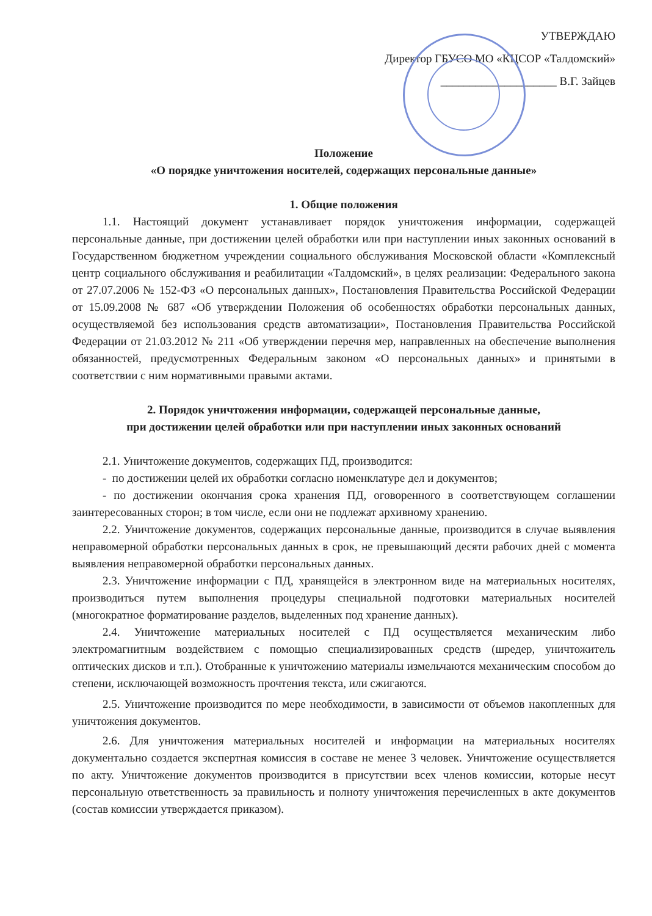УТВЕРЖДАЮ
Директор ГБУСО МО «КЦСОР «Талдомский»
____________________ В.Г. Зайцев
Положение
«О порядке уничтожения носителей, содержащих персональные данные»
1. Общие положения
1.1. Настоящий документ устанавливает порядок уничтожения информации, содержащей персональные данные, при достижении целей обработки или при наступлении иных законных оснований в Государственном бюджетном учреждении социального обслуживания Московской области «Комплексный центр социального обслуживания и реабилитации «Талдомский», в целях реализации: Федерального закона от 27.07.2006 № 152-ФЗ «О персональных данных», Постановления Правительства Российской Федерации от 15.09.2008 № 687 «Об утверждении Положения об особенностях обработки персональных данных, осуществляемой без использования средств автоматизации», Постановления Правительства Российской Федерации от 21.03.2012 № 211 «Об утверждении перечня мер, направленных на обеспечение выполнения обязанностей, предусмотренных Федеральным законом «О персональных данных» и принятыми в соответствии с ним нормативными правыми актами.
2. Порядок уничтожения информации, содержащей персональные данные,
при достижении целей обработки или при наступлении иных законных оснований
2.1. Уничтожение документов, содержащих ПД, производится:
- по достижении целей их обработки согласно номенклатуре дел и документов;
- по достижении окончания срока хранения ПД, оговоренного в соответствующем соглашении заинтересованных сторон; в том числе, если они не подлежат архивному хранению.
2.2. Уничтожение документов, содержащих персональные данные, производится в случае выявления неправомерной обработки персональных данных в срок, не превышающий десяти рабочих дней с момента выявления неправомерной обработки персональных данных.
2.3. Уничтожение информации с ПД, хранящейся в электронном виде на материальных носителях, производиться путем выполнения процедуры специальной подготовки материальных носителей (многократное форматирование разделов, выделенных под хранение данных).
2.4. Уничтожение материальных носителей с ПД осуществляется механическим либо электромагнитным воздействием с помощью специализированных средств (шредер, уничтожитель оптических дисков и т.п.). Отобранные к уничтожению материалы измельчаются механическим способом до степени, исключающей возможность прочтения текста, или сжигаются.
2.5. Уничтожение производится по мере необходимости, в зависимости от объемов накопленных для уничтожения документов.
2.6. Для уничтожения материальных носителей и информации на материальных носителях документально создается экспертная комиссия в составе не менее 3 человек. Уничтожение осуществляется по акту. Уничтожение документов производится в присутствии всех членов комиссии, которые несут персональную ответственность за правильность и полноту уничтожения перечисленных в акте документов (состав комиссии утверждается приказом).